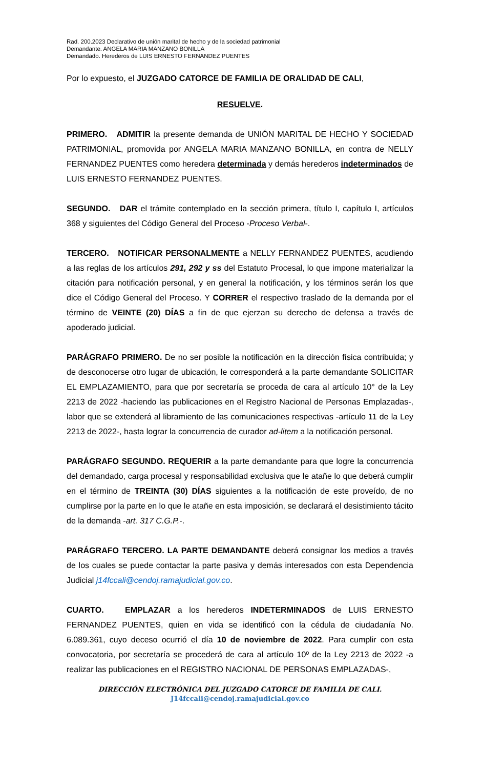Rad. 200.2023 Declarativo de unión marital de hecho y de la sociedad patrimonial
Demandante. ANGELA MARIA MANZANO BONILLA
Demandado. Herederos de LUIS ERNESTO FERNANDEZ PUENTES
Por lo expuesto, el JUZGADO CATORCE DE FAMILIA DE ORALIDAD DE CALI,
RESUELVE.
PRIMERO. ADMITIR la presente demanda de UNIÓN MARITAL DE HECHO Y SOCIEDAD PATRIMONIAL, promovida por ANGELA MARIA MANZANO BONILLA, en contra de NELLY FERNANDEZ PUENTES como heredera determinada y demás herederos indeterminados de LUIS ERNESTO FERNANDEZ PUENTES.
SEGUNDO. DAR el trámite contemplado en la sección primera, título I, capítulo I, artículos 368 y siguientes del Código General del Proceso -Proceso Verbal-.
TERCERO. NOTIFICAR PERSONALMENTE a NELLY FERNANDEZ PUENTES, acudiendo a las reglas de los artículos 291, 292 y ss del Estatuto Procesal, lo que impone materializar la citación para notificación personal, y en general la notificación, y los términos serán los que dice el Código General del Proceso. Y CORRER el respectivo traslado de la demanda por el término de VEINTE (20) DÍAS a fin de que ejerzan su derecho de defensa a través de apoderado judicial.
PARÁGRAFO PRIMERO. De no ser posible la notificación en la dirección física contribuida; y de desconocerse otro lugar de ubicación, le corresponderá a la parte demandante SOLICITAR EL EMPLAZAMIENTO, para que por secretaría se proceda de cara al artículo 10° de la Ley 2213 de 2022 -haciendo las publicaciones en el Registro Nacional de Personas Emplazadas-, labor que se extenderá al libramiento de las comunicaciones respectivas -artículo 11 de la Ley 2213 de 2022-, hasta lograr la concurrencia de curador ad-litem a la notificación personal.
PARÁGRAFO SEGUNDO. REQUERIR a la parte demandante para que logre la concurrencia del demandado, carga procesal y responsabilidad exclusiva que le atañe lo que deberá cumplir en el término de TREINTA (30) DÍAS siguientes a la notificación de este proveído, de no cumplirse por la parte en lo que le atañe en esta imposición, se declarará el desistimiento tácito de la demanda -art. 317 C.G.P.-.
PARÁGRAFO TERCERO. LA PARTE DEMANDANTE deberá consignar los medios a través de los cuales se puede contactar la parte pasiva y demás interesados con esta Dependencia Judicial j14fccali@cendoj.ramajudicial.gov.co.
CUARTO. EMPLAZAR a los herederos INDETERMINADOS de LUIS ERNESTO FERNANDEZ PUENTES, quien en vida se identificó con la cédula de ciudadanía No. 6.089.361, cuyo deceso ocurrió el día 10 de noviembre de 2022. Para cumplir con esta convocatoria, por secretaría se procederá de cara al artículo 10º de la Ley 2213 de 2022 -a realizar las publicaciones en el REGISTRO NACIONAL DE PERSONAS EMPLAZADAS-,
DIRECCIÓN ELECTRÓNICA DEL JUZGADO CATORCE DE FAMILIA DE CALI.
J14fccali@cendoj.ramajudicial.gov.co